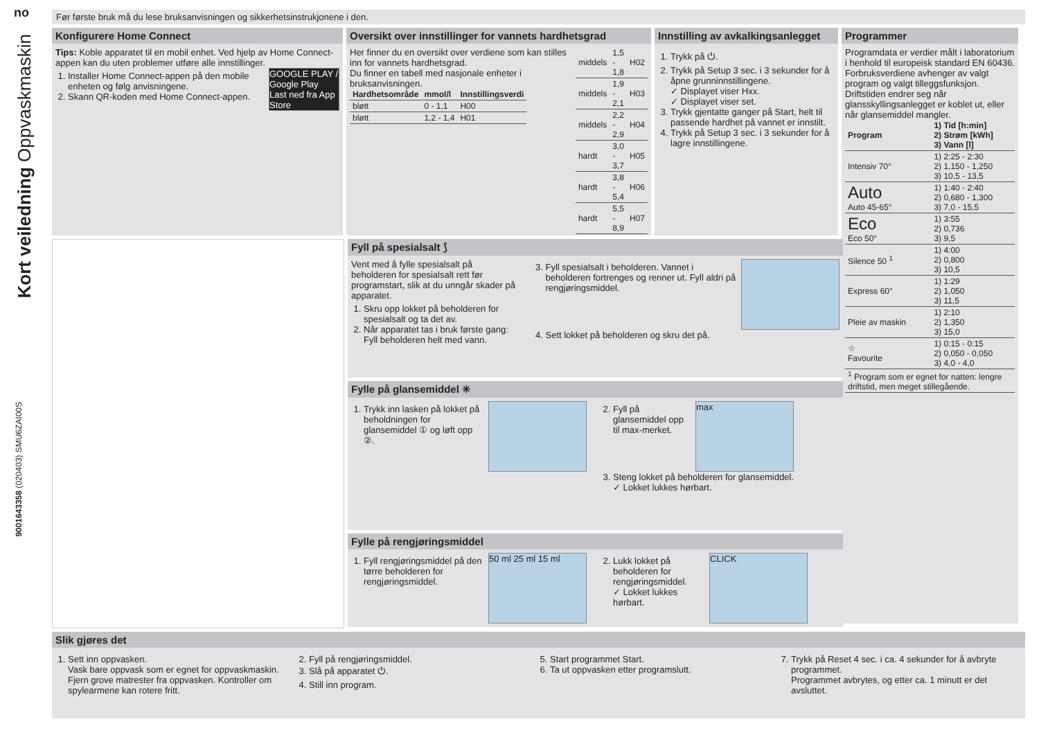no
Kort veiledning Oppvaskmaskin
9001643358 (020403) SMU6ZAI00S
Før første bruk må du lese bruksanvisningen og sikkerhetsinstrukjonene i den.
Konfigurere Home Connect
Tips: Koble apparatet til en mobil enhet. Ved hjelp av Home Connect-appen kan du uten problemer utføre alle innstillinger.
GOOGLE PLAY / Google Play
Last ned fra App Store
1. Installer Home Connect-appen på den mobile enheten og følg anvisningene.
2. Skann QR-koden med Home Connect-appen.
Oversikt over innstillinger for vannets hardhetsgrad
Her finner du en oversikt over verdiene som kan stilles inn for vannets hardhetsgrad.
Du finner en tabell med nasjonale enheter i bruksanvisningen.
| Hardhets­område | mmol/l | Innstillings­verdi |
| --- | --- | --- |
| bløtt | 0 - 1,1 | H00 |
| bløtt | 1,2 - 1,4 | H01 |
| middels | 1,5 - 1,8 | H02 |
| middels | 1,9 - 2,1 | H03 |
| middels | 2,2 - 2,9 | H04 |
| hardt | 3,0 - 3,7 | H05 |
| hardt | 3,8 - 5,4 | H06 |
| hardt | 5,5 - 8,9 | H07 |
Innstilling av avkalkingsanlegget
1. Trykk på ⏻.
2. Trykk på Setup 3 sec. i 3 sekunder for å åpne grunninnstillingene.
✓ Displayet viser Hxx.
✓ Displayet viser set.
3. Trykk gjentatte ganger på Start, helt til passende hardhet på vannet er innstilt.
4. Trykk på Setup 3 sec. i 3 sekunder for å lagre innstillingene.
Programmer
Programdata er verdier målt i laboratorium i henhold til europeisk standard EN 60436.
Forbruksverdiene avhenger av valgt program og valgt tilleggsfunksjon. Driftstiden endrer seg når glansskyllingsanlegget er koblet ut, eller når glansemiddel mangler.
| Program | 1) Tid [h:min] 2) Strøm [kWh] 3) Vann [l] |
| --- | --- |
| Intensiv 70° | 1) 2:25 - 2:30 2) 1,150 - 1,250 3) 10,5 - 13,5 |
| Auto Auto 45-65° | 1) 1:40 - 2:40 2) 0,680 - 1,300 3) 7,0 - 15,5 |
| Eco Eco 50° | 1) 3:55 2) 0,736 3) 9,5 |
| Silence 50 <sup>1</sup> | 1) 4:00 2) 0,800 3) 10,5 |
| Express 60° | 1) 1:29 2) 1,050 3) 11,5 |
| Pleie av maskin | 1) 2:10 2) 1,350 3) 15,0 |
| ☆ Favourite | 1) 0:15 - 0:15 2) 0,050 - 0,050 3) 4,0 - 4,0 |
| <sup>1</sup> Program som er egnet for natten: lengre driftstid, men meget stillegående. | |
Fyll på spesialsalt ⟆
Vent med å fylle spesialsalt på beholderen for spesialsalt rett før programstart, slik at du unngår skader på apparatet.
1. Skru opp lokket på beholderen for spesialsalt og ta det av.
2. Når apparatet tas i bruk første gang: Fyll beholderen helt med vann.
3. Fyll spesialsalt i beholderen. Vannet i beholderen fortrenges og renner ut. Fyll aldri på rengjøringsmiddel.
4. Sett lokket på beholderen og skru det på.
Fylle på glansemiddel ✳
1. Trykk inn lasken på lokket på beholdningen for glansemiddel ① og løft opp ②.
max
2. Fyll på glansemiddel opp til max-merket.
3. Steng lokket på beholderen for glansemiddel.
✓ Lokket lukkes hørbart.
Fylle på rengjøringsmiddel
50 ml 25 ml 15 ml
1. Fyll rengjøringsmiddel på den tørre beholderen for rengjøringsmiddel.
CLICK
2. Lukk lokket på beholderen for rengjøringsmiddel.
✓ Lokket lukkes hørbart.
Slik gjøres det
1. Sett inn oppvasken.
Vask bare oppvask som er egnet for oppvaskmaskin. Fjern grove matrester fra oppvasken. Kontroller om spylearmene kan rotere fritt.
2. Fyll på rengjøringsmiddel.
3. Slå på apparatet ⏻.
4. Still inn program.
5. Start programmet Start.
6. Ta ut oppvasken etter programslutt.
7. Trykk på Reset 4 sec. i ca. 4 sekunder for å avbryte programmet.
Programmet avbrytes, og etter ca. 1 minutt er det avsluttet.